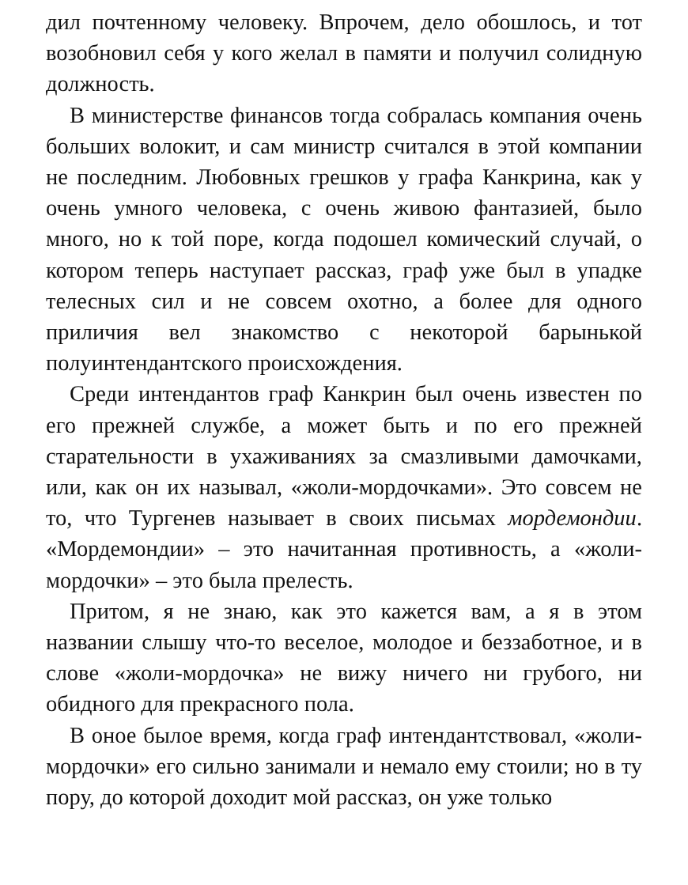дил почтенному человеку. Впрочем, дело обошлось, и тот возобновил себя у кого желал в памяти и получил солидную должность.
В министерстве финансов тогда собралась компания очень больших волокит, и сам министр считался в этой компании не последним. Любовных грешков у графа Канкрина, как у очень умного человека, с очень живою фантазией, было много, но к той поре, когда подошел комический случай, о котором теперь наступает рассказ, граф уже был в упадке телесных сил и не совсем охотно, а более для одного приличия вел знакомство с некоторой барынькой полуинтендантского происхождения.
Среди интендантов граф Канкрин был очень известен по его прежней службе, а может быть и по его прежней старательности в ухаживаниях за смазливыми дамочками, или, как он их называл, «жоли-мордочками». Это совсем не то, что Тургенев называет в своих письмах мордемондии. «Мордемондии» – это начитанная противность, а «жоли-мордочки» – это была прелесть.
Притом, я не знаю, как это кажется вам, а я в этом названии слышу что-то веселое, молодое и беззаботное, и в слове «жоли-мордочка» не вижу ничего ни грубого, ни обидного для прекрасного пола.
В оное былое время, когда граф интендантствовал, «жоли-мордочки» его сильно занимали и немало ему стоили; но в ту пору, до которой доходит мой рассказ, он уже только